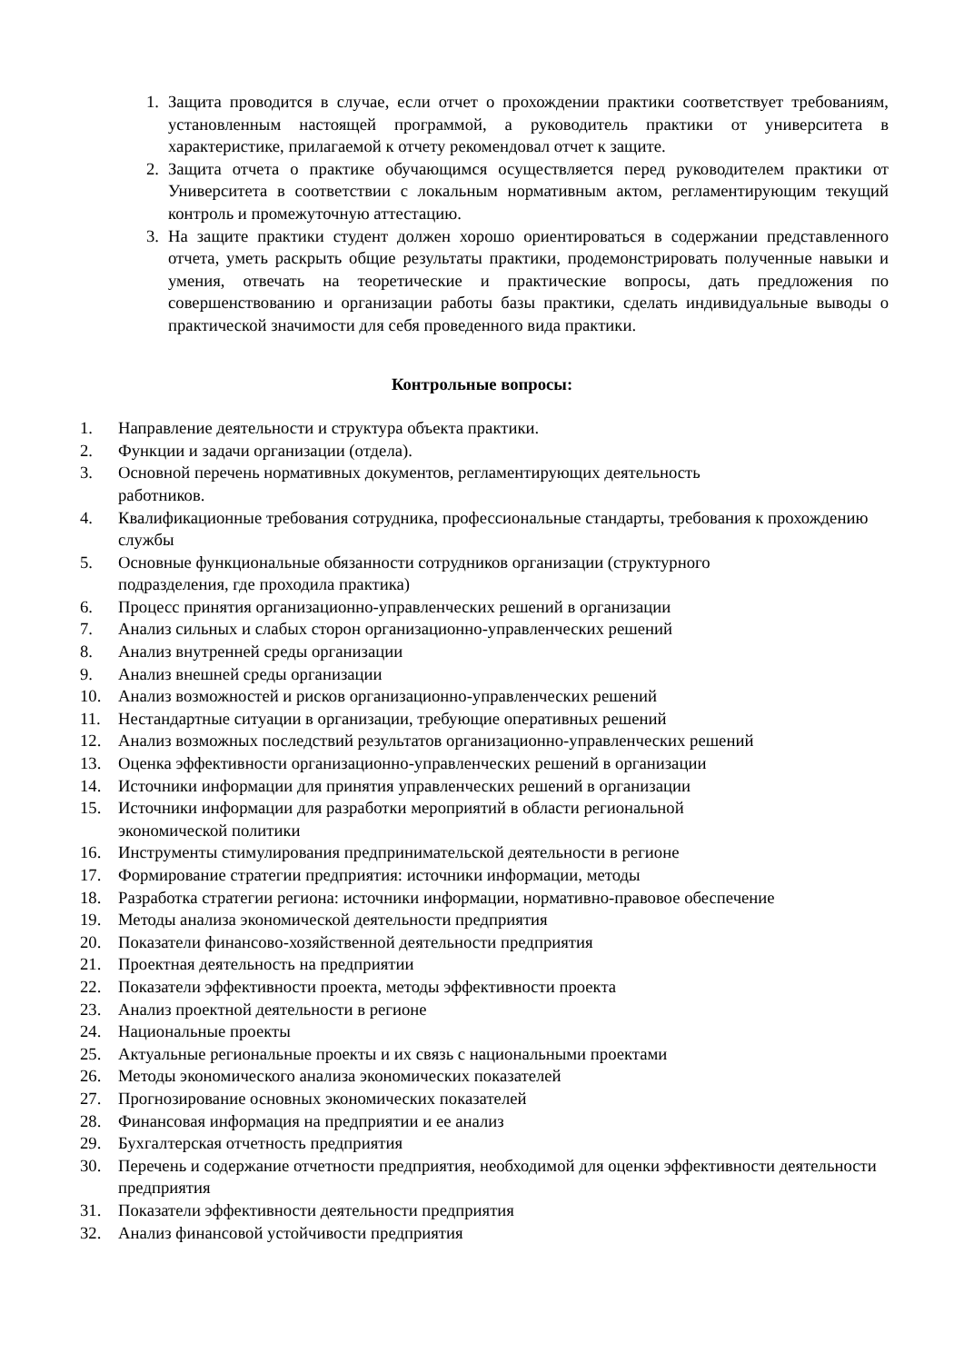1. Защита проводится в случае, если отчет о прохождении практики соответствует требованиям, установленным настоящей программой, а руководитель практики от университета в характеристике, прилагаемой к отчету рекомендовал отчет к защите.
2. Защита отчета о практике обучающимся осуществляется перед руководителем практики от Университета в соответствии с локальным нормативным актом, регламентирующим текущий контроль и промежуточную аттестацию.
3. На защите практики студент должен хорошо ориентироваться в содержании представленного отчета, уметь раскрыть общие результаты практики, продемонстрировать полученные навыки и умения, отвечать на теоретические и практические вопросы, дать предложения по совершенствованию и организации работы базы практики, сделать индивидуальные выводы о практической значимости для себя проведенного вида практики.
Контрольные вопросы:
1. Направление деятельности и структура объекта практики.
2. Функции и задачи организации (отдела).
3. Основной перечень нормативных документов, регламентирующих деятельность
работников.
4. Квалификационные требования сотрудника, профессиональные стандарты, требования к прохождению службы
5. Основные функциональные обязанности сотрудников организации (структурного
подразделения, где проходила практика)
6. Процесс принятия организационно-управленческих решений в организации
7. Анализ сильных и слабых сторон организационно-управленческих решений
8. Анализ внутренней среды организации
9. Анализ внешней среды организации
10. Анализ возможностей и рисков организационно-управленческих решений
11. Нестандартные ситуации в организации, требующие оперативных решений
12. Анализ возможных последствий результатов организационно-управленческих решений
13. Оценка эффективности организационно-управленческих решений в организации
14. Источники информации для принятия управленческих решений в организации
15. Источники информации для разработки мероприятий в области региональной
экономической политики
16. Инструменты стимулирования предпринимательской деятельности в регионе
17. Формирование стратегии предприятия: источники информации, методы
18. Разработка стратегии региона: источники информации, нормативно-правовое обеспечение
19. Методы анализа экономической деятельности предприятия
20. Показатели финансово-хозяйственной деятельности предприятия
21. Проектная деятельность на предприятии
22. Показатели эффективности проекта, методы эффективности проекта
23. Анализ проектной деятельности в регионе
24. Национальные проекты
25. Актуальные региональные проекты и их связь с национальными проектами
26. Методы экономического анализа экономических показателей
27. Прогнозирование основных экономических показателей
28. Финансовая информация на предприятии и ее анализ
29. Бухгалтерская отчетность предприятия
30. Перечень и содержание отчетности предприятия, необходимой для оценки эффективности деятельности предприятия
31. Показатели эффективности деятельности предприятия
32. Анализ финансовой устойчивости предприятия